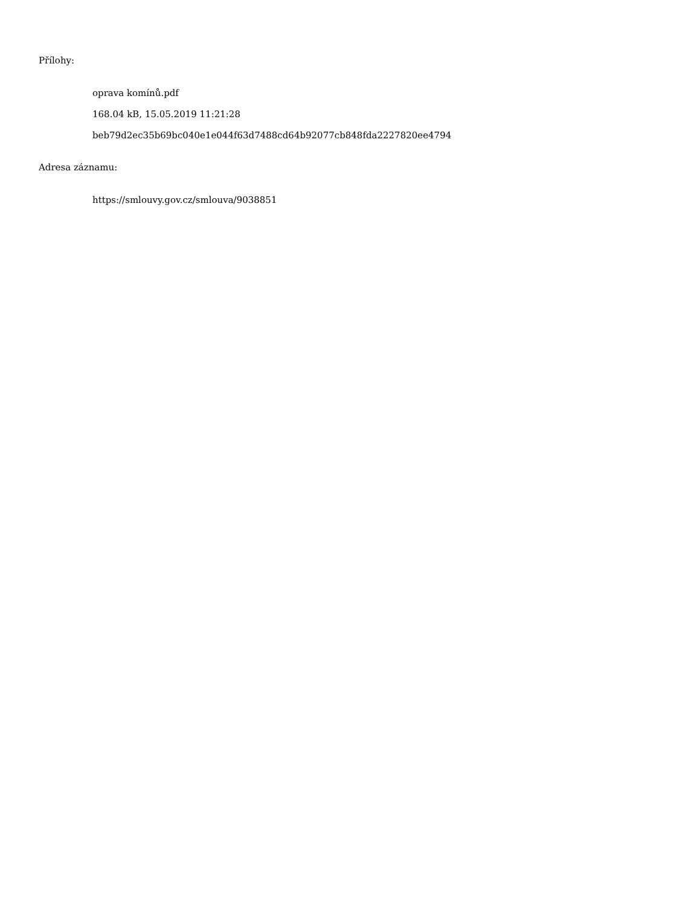Přílohy:
oprava komínů.pdf
168.04 kB, 15.05.2019 11:21:28
beb79d2ec35b69bc040e1e044f63d7488cd64b92077cb848fda2227820ee4794
Adresa záznamu:
https://smlouvy.gov.cz/smlouva/9038851